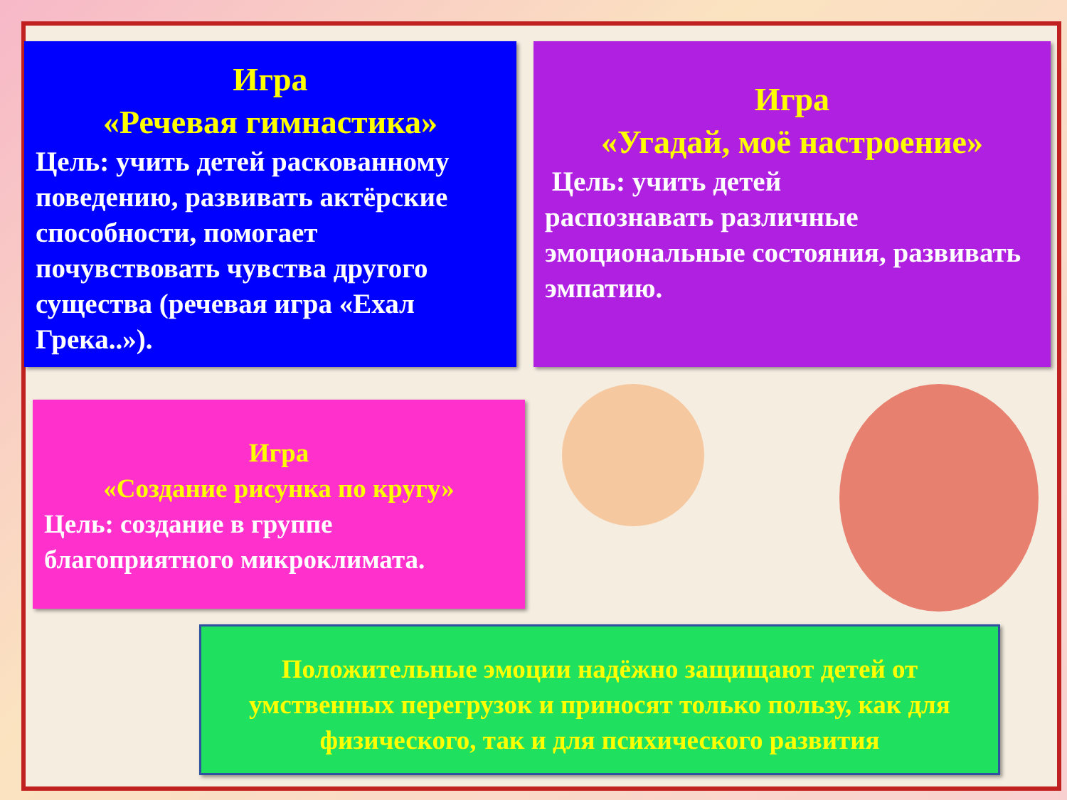Игра
«Речевая гимнастика»
Цель: учить детей раскованному поведению, развивать актёрские способности, помогает почувствовать чувства другого существа (речевая игра «Ехал Грека..»).
Игра
«Угадай, моё настроение»
Цель: учить детей
распознавать различные эмоциональные состояния, развивать эмпатию.
Игра
«Создание рисунка по кругу»
Цель: создание в группе благоприятного микроклимата.
Положительные эмоции надёжно защищают детей от умственных перегрузок и приносят только пользу, как для физического, так и для психического развития